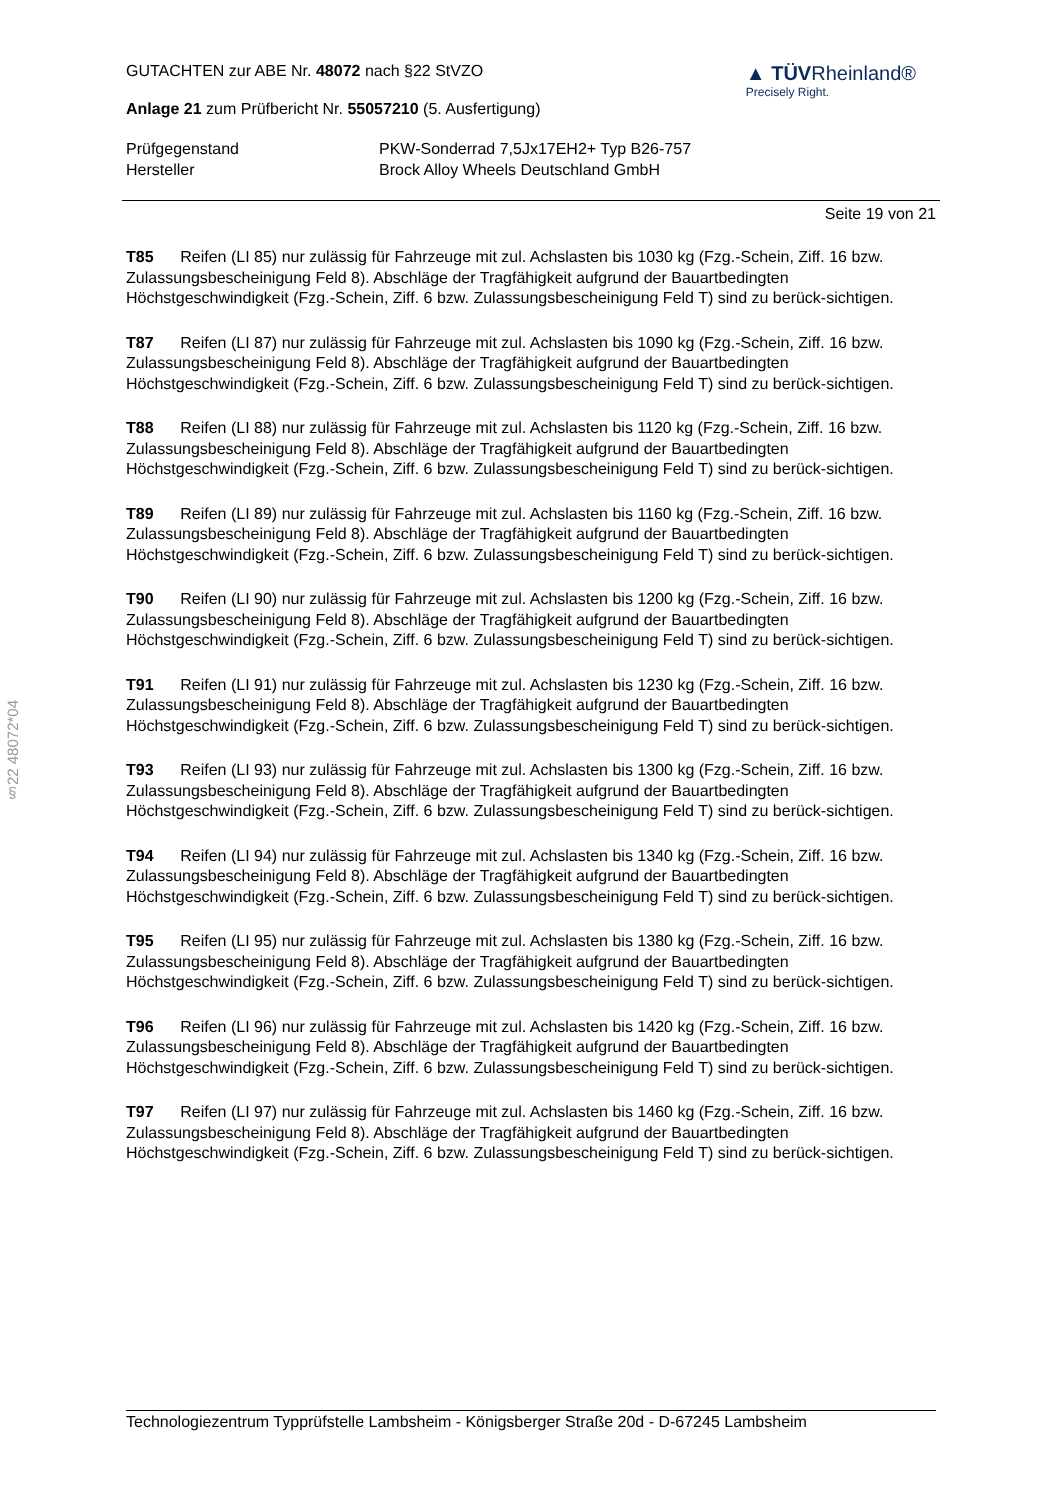§22 48072*04
GUTACHTEN zur ABE Nr. 48072 nach §22 StVZO
Anlage 21 zum Prüfbericht Nr. 55057210 (5. Ausfertigung)
▲ TÜVRheinland®
Precisely Right.
Prüfgegenstand
PKW-Sonderrad 7,5Jx17EH2+ Typ B26-757
Hersteller
Brock Alloy Wheels Deutschland GmbH
Seite 19 von 21
T85 Reifen (LI 85) nur zulässig für Fahrzeuge mit zul. Achslasten bis 1030 kg (Fzg.-Schein, Ziff. 16 bzw. Zulassungsbescheinigung Feld 8). Abschläge der Tragfähigkeit aufgrund der Bauartbedingten Höchstgeschwindigkeit (Fzg.-Schein, Ziff. 6 bzw. Zulassungsbescheinigung Feld T) sind zu berück-sichtigen.
T87 Reifen (LI 87) nur zulässig für Fahrzeuge mit zul. Achslasten bis 1090 kg (Fzg.-Schein, Ziff. 16 bzw. Zulassungsbescheinigung Feld 8). Abschläge der Tragfähigkeit aufgrund der Bauartbedingten Höchstgeschwindigkeit (Fzg.-Schein, Ziff. 6 bzw. Zulassungsbescheinigung Feld T) sind zu berück-sichtigen.
T88 Reifen (LI 88) nur zulässig für Fahrzeuge mit zul. Achslasten bis 1120 kg (Fzg.-Schein, Ziff. 16 bzw. Zulassungsbescheinigung Feld 8). Abschläge der Tragfähigkeit aufgrund der Bauartbedingten Höchstgeschwindigkeit (Fzg.-Schein, Ziff. 6 bzw. Zulassungsbescheinigung Feld T) sind zu berück-sichtigen.
T89 Reifen (LI 89) nur zulässig für Fahrzeuge mit zul. Achslasten bis 1160 kg (Fzg.-Schein, Ziff. 16 bzw. Zulassungsbescheinigung Feld 8). Abschläge der Tragfähigkeit aufgrund der Bauartbedingten Höchstgeschwindigkeit (Fzg.-Schein, Ziff. 6 bzw. Zulassungsbescheinigung Feld T) sind zu berück-sichtigen.
T90 Reifen (LI 90) nur zulässig für Fahrzeuge mit zul. Achslasten bis 1200 kg (Fzg.-Schein, Ziff. 16 bzw. Zulassungsbescheinigung Feld 8). Abschläge der Tragfähigkeit aufgrund der Bauartbedingten Höchstgeschwindigkeit (Fzg.-Schein, Ziff. 6 bzw. Zulassungsbescheinigung Feld T) sind zu berück-sichtigen.
T91 Reifen (LI 91) nur zulässig für Fahrzeuge mit zul. Achslasten bis 1230 kg (Fzg.-Schein, Ziff. 16 bzw. Zulassungsbescheinigung Feld 8). Abschläge der Tragfähigkeit aufgrund der Bauartbedingten Höchstgeschwindigkeit (Fzg.-Schein, Ziff. 6 bzw. Zulassungsbescheinigung Feld T) sind zu berück-sichtigen.
T93 Reifen (LI 93) nur zulässig für Fahrzeuge mit zul. Achslasten bis 1300 kg (Fzg.-Schein, Ziff. 16 bzw. Zulassungsbescheinigung Feld 8). Abschläge der Tragfähigkeit aufgrund der Bauartbedingten Höchstgeschwindigkeit (Fzg.-Schein, Ziff. 6 bzw. Zulassungsbescheinigung Feld T) sind zu berück-sichtigen.
T94 Reifen (LI 94) nur zulässig für Fahrzeuge mit zul. Achslasten bis 1340 kg (Fzg.-Schein, Ziff. 16 bzw. Zulassungsbescheinigung Feld 8). Abschläge der Tragfähigkeit aufgrund der Bauartbedingten Höchstgeschwindigkeit (Fzg.-Schein, Ziff. 6 bzw. Zulassungsbescheinigung Feld T) sind zu berück-sichtigen.
T95 Reifen (LI 95) nur zulässig für Fahrzeuge mit zul. Achslasten bis 1380 kg (Fzg.-Schein, Ziff. 16 bzw. Zulassungsbescheinigung Feld 8). Abschläge der Tragfähigkeit aufgrund der Bauartbedingten Höchstgeschwindigkeit (Fzg.-Schein, Ziff. 6 bzw. Zulassungsbescheinigung Feld T) sind zu berück-sichtigen.
T96 Reifen (LI 96) nur zulässig für Fahrzeuge mit zul. Achslasten bis 1420 kg (Fzg.-Schein, Ziff. 16 bzw. Zulassungsbescheinigung Feld 8). Abschläge der Tragfähigkeit aufgrund der Bauartbedingten Höchstgeschwindigkeit (Fzg.-Schein, Ziff. 6 bzw. Zulassungsbescheinigung Feld T) sind zu berück-sichtigen.
T97 Reifen (LI 97) nur zulässig für Fahrzeuge mit zul. Achslasten bis 1460 kg (Fzg.-Schein, Ziff. 16 bzw. Zulassungsbescheinigung Feld 8). Abschläge der Tragfähigkeit aufgrund der Bauartbedingten Höchstgeschwindigkeit (Fzg.-Schein, Ziff. 6 bzw. Zulassungsbescheinigung Feld T) sind zu berück-sichtigen.
Technologiezentrum Typprüfstelle Lambsheim - Königsberger Straße 20d - D-67245 Lambsheim